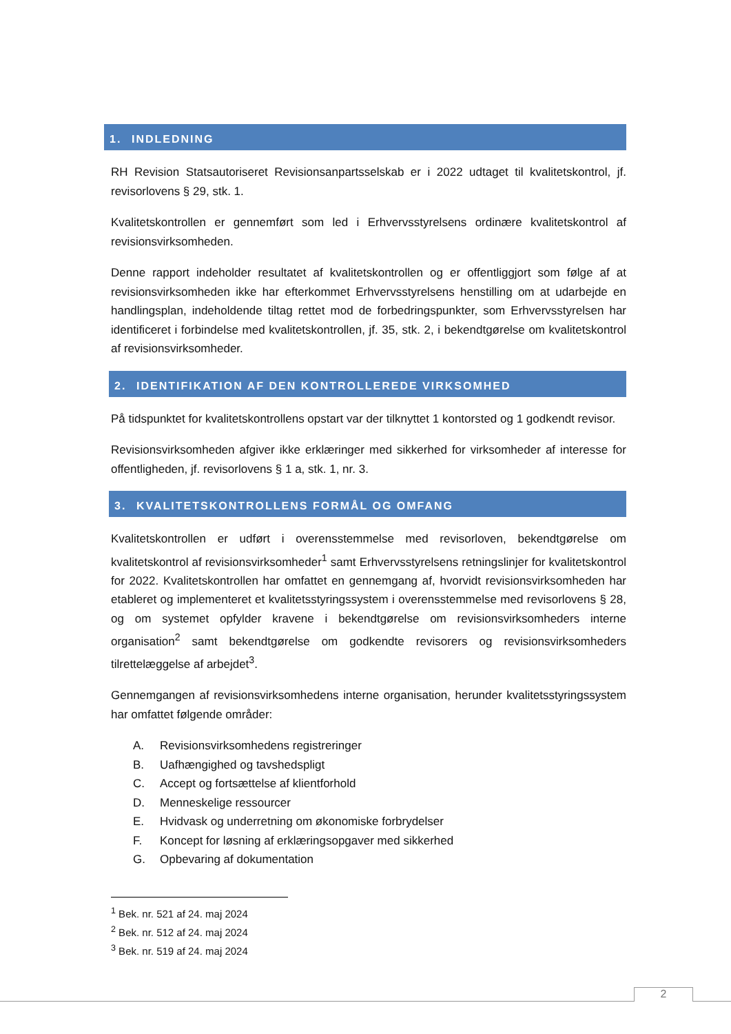1. INDLEDNING
RH Revision Statsautoriseret Revisionsanpartsselskab er i 2022 udtaget til kvalitetskontrol, jf. revisorlovens § 29, stk. 1.
Kvalitetskontrollen er gennemført som led i Erhvervsstyrelsens ordinære kvalitetskontrol af revisionsvirksomheden.
Denne rapport indeholder resultatet af kvalitetskontrollen og er offentliggjort som følge af at revisionsvirksomheden ikke har efterkommet Erhvervsstyrelsens henstilling om at udarbejde en handlingsplan, indeholdende tiltag rettet mod de forbedringspunkter, som Erhvervsstyrelsen har identificeret i forbindelse med kvalitetskontrollen, jf. 35, stk. 2, i bekendtgørelse om kvalitetskontrol af revisionsvirksomheder.
2. IDENTIFIKATION AF DEN KONTROLLEREDE VIRKSOMHED
På tidspunktet for kvalitetskontrollens opstart var der tilknyttet 1 kontorsted og 1 godkendt revisor.
Revisionsvirksomheden afgiver ikke erklæringer med sikkerhed for virksomheder af interesse for offentligheden, jf. revisorlovens § 1 a, stk. 1, nr. 3.
3. KVALITETSKONTROLLENS FORMÅL OG OMFANG
Kvalitetskontrollen er udført i overensstemmelse med revisorloven, bekendtgørelse om kvalitetskontrol af revisionsvirksomheder<sup>1</sup> samt Erhvervsstyrelsens retningslinjer for kvalitetskontrol for 2022. Kvalitetskontrollen har omfattet en gennemgang af, hvorvidt revisionsvirksomheden har etableret og implementeret et kvalitetsstyringssystem i overensstemmelse med revisorlovens § 28, og om systemet opfylder kravene i bekendtgørelse om revisionsvirksomheders interne organisation<sup>2</sup> samt bekendtgørelse om godkendte revisorers og revisionsvirksomheders tilrettelæggelse af arbejdet<sup>3</sup>.
Gennemgangen af revisionsvirksomhedens interne organisation, herunder kvalitetsstyringssystem har omfattet følgende områder:
A. Revisionsvirksomhedens registreringer
B. Uafhængighed og tavshedspligt
C. Accept og fortsættelse af klientforhold
D. Menneskelige ressourcer
E. Hvidvask og underretning om økonomiske forbrydelser
F. Koncept for løsning af erklæringsopgaver med sikkerhed
G. Opbevaring af dokumentation
<sup>1</sup> Bek. nr. 521 af 24. maj 2024
<sup>2</sup> Bek. nr. 512 af 24. maj 2024
<sup>3</sup> Bek. nr. 519 af 24. maj 2024
2